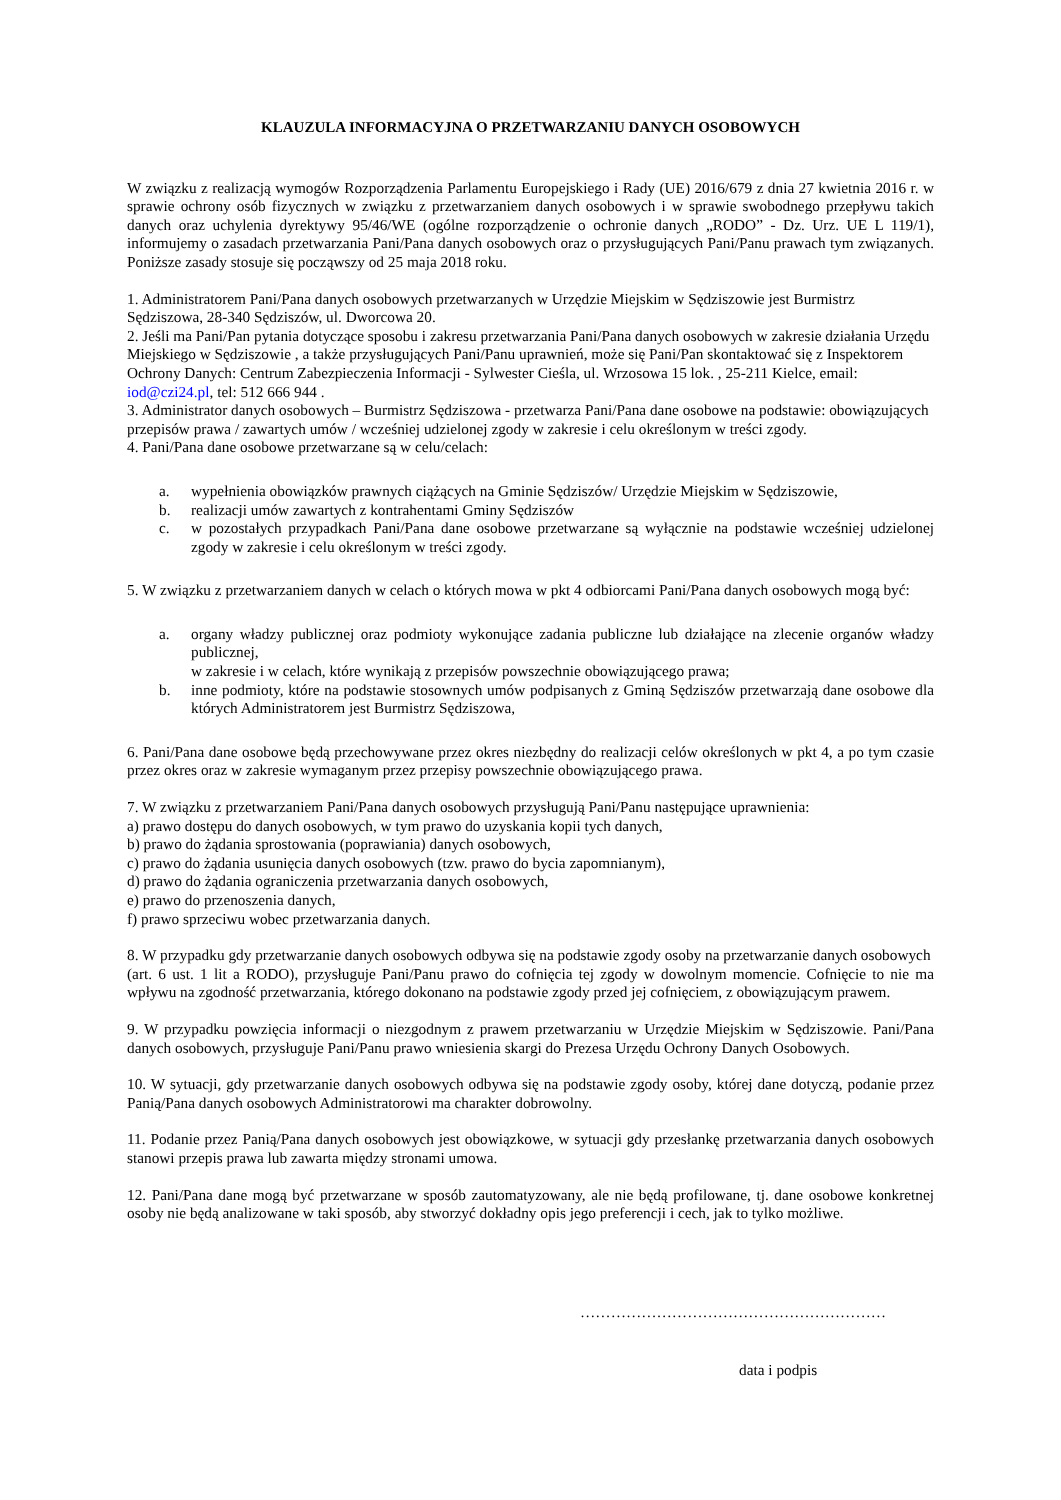KLAUZULA INFORMACYJNA O PRZETWARZANIU DANYCH OSOBOWYCH
W związku z realizacją wymogów Rozporządzenia Parlamentu Europejskiego i Rady (UE) 2016/679 z dnia 27 kwietnia 2016 r. w sprawie ochrony osób fizycznych w związku z przetwarzaniem danych osobowych i w sprawie swobodnego przepływu takich danych oraz uchylenia dyrektywy 95/46/WE (ogólne rozporządzenie o ochronie danych „RODO” - Dz. Urz. UE L 119/1), informujemy o zasadach przetwarzania Pani/Pana danych osobowych oraz o przysługujących Pani/Panu prawach tym związanych. Poniższe zasady stosuje się począwszy od 25 maja 2018 roku.
1. Administratorem Pani/Pana danych osobowych przetwarzanych w Urzędzie Miejskim w Sędziszowie jest Burmistrz Sędziszowa, 28-340 Sędziszów, ul. Dworcowa 20.
2. Jeśli ma Pani/Pan pytania dotyczące sposobu i zakresu przetwarzania Pani/Pana danych osobowych w zakresie działania Urzędu Miejskiego w Sędziszowie , a także przysługujących Pani/Panu uprawnień, może się Pani/Pan skontaktować się z Inspektorem Ochrony Danych: Centrum Zabezpieczenia Informacji - Sylwester Cieśla, ul. Wrzosowa 15 lok. , 25-211 Kielce, email: iod@czi24.pl, tel: 512 666 944 .
3. Administrator danych osobowych – Burmistrz Sędziszowa - przetwarza Pani/Pana dane osobowe na podstawie: obowiązujących przepisów prawa / zawartych umów / wcześniej udzielonej zgody w zakresie i celu określonym w treści zgody.
4. Pani/Pana dane osobowe przetwarzane są w celu/celach:
a. wypełnienia obowiązków prawnych ciążących na Gminie Sędziszów/ Urzędzie Miejskim w Sędziszowie,
b. realizacji umów zawartych z kontrahentami Gminy Sędziszów
c. w pozostałych przypadkach Pani/Pana dane osobowe przetwarzane są wyłącznie na podstawie wcześniej udzielonej zgody w zakresie i celu określonym w treści zgody.
5. W związku z przetwarzaniem danych w celach o których mowa w pkt 4 odbiorcami Pani/Pana danych osobowych mogą być:
a. organy władzy publicznej oraz podmioty wykonujące zadania publiczne lub działające na zlecenie organów władzy publicznej,
w zakresie i w celach, które wynikają z przepisów powszechnie obowiązującego prawa;
b. inne podmioty, które na podstawie stosownych umów podpisanych z Gminą Sędziszów przetwarzają dane osobowe dla których Administratorem jest Burmistrz Sędziszowa,
6. Pani/Pana dane osobowe będą przechowywane przez okres niezbędny do realizacji celów określonych w pkt 4, a po tym czasie przez okres oraz w zakresie wymaganym przez przepisy powszechnie obowiązującego prawa.
7. W związku z przetwarzaniem Pani/Pana danych osobowych przysługują Pani/Panu następujące uprawnienia:
a) prawo dostępu do danych osobowych, w tym prawo do uzyskania kopii tych danych,
b) prawo do żądania sprostowania (poprawiania) danych osobowych,
c) prawo do żądania usunięcia danych osobowych (tzw. prawo do bycia zapomnianym),
d) prawo do żądania ograniczenia przetwarzania danych osobowych,
e) prawo do przenoszenia danych,
f) prawo sprzeciwu wobec przetwarzania danych.
8. W przypadku gdy przetwarzanie danych osobowych odbywa się na podstawie zgody osoby na przetwarzanie danych osobowych
(art. 6 ust. 1 lit a RODO), przysługuje Pani/Panu prawo do cofnięcia tej zgody w dowolnym momencie. Cofnięcie to nie ma wpływu na zgodność przetwarzania, którego dokonano na podstawie zgody przed jej cofnięciem, z obowiązującym prawem.
9. W przypadku powzięcia informacji o niezgodnym z prawem przetwarzaniu w Urzędzie Miejskim w Sędziszowie. Pani/Pana danych osobowych, przysługuje Pani/Panu prawo wniesienia skargi do Prezesa Urzędu Ochrony Danych Osobowych.
10. W sytuacji, gdy przetwarzanie danych osobowych odbywa się na podstawie zgody osoby, której dane dotyczą, podanie przez Panią/Pana danych osobowych Administratorowi ma charakter dobrowolny.
11. Podanie przez Panią/Pana danych osobowych jest obowiązkowe, w sytuacji gdy przesłankę przetwarzania danych osobowych stanowi przepis prawa lub zawarta między stronami umowa.
12. Pani/Pana dane mogą być przetwarzane w sposób zautomatyzowany, ale nie będą profilowane, tj. dane osobowe konkretnej osoby nie będą analizowane w taki sposób, aby stworzyć dokładny opis jego preferencji i cech, jak to tylko możliwe.
……………………………………………………
data i podpis